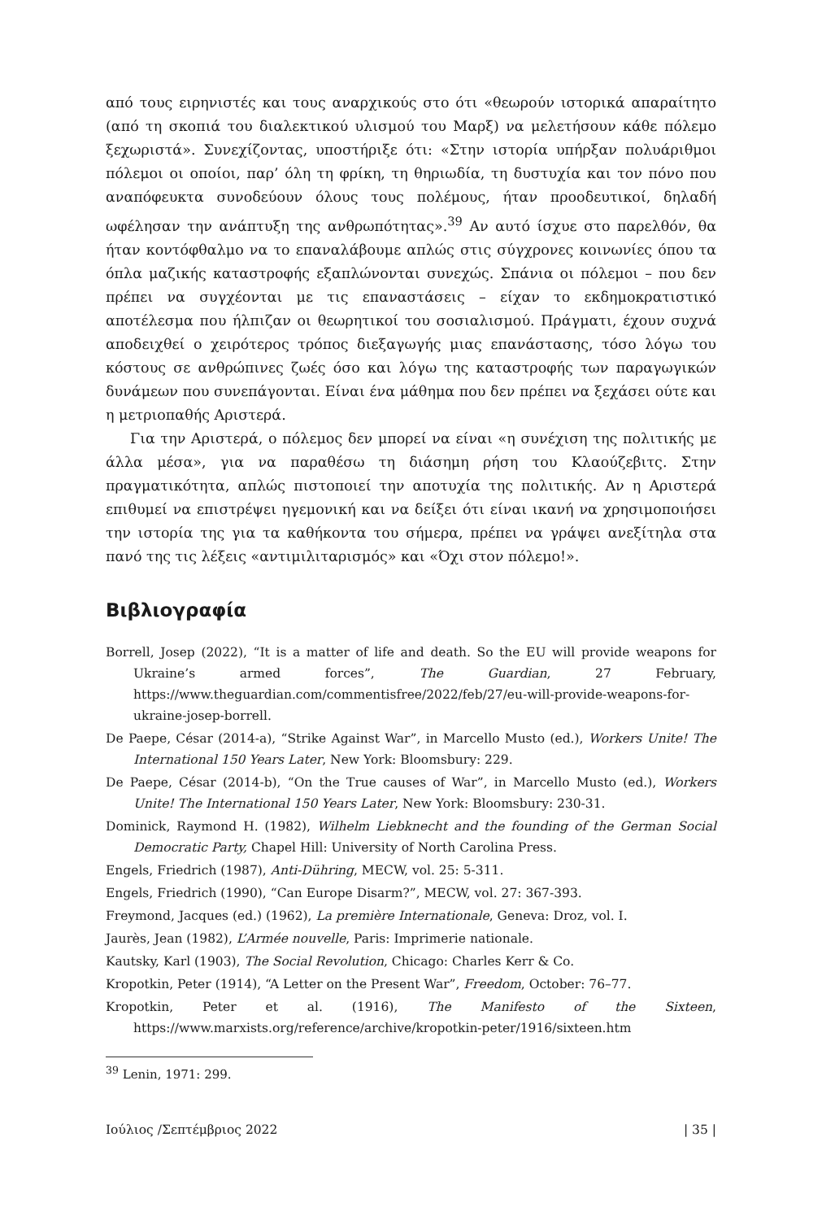από τους ειρηνιστές και τους αναρχικούς στο ότι «θεωρούν ιστορικά απαραίτητο (από τη σκοπιά του διαλεκτικού υλισμού του Μαρξ) να μελετήσουν κάθε πόλεμο ξεχωριστά». Συνεχίζοντας, υποστήριξε ότι: «Στην ιστορία υπήρξαν πολυάριθμοι πόλεμοι οι οποίοι, παρ’ όλη τη φρίκη, τη θηριωδία, τη δυστυχία και τον πόνο που αναπόφευκτα συνοδεύουν όλους τους πολέμους, ήταν προοδευτικοί, δηλαδή ωφέλησαν την ανάπτυξη της ανθρωπότητας».<sup>39</sup> Αν αυτό ίσχυε στο παρελθόν, θα ήταν κοντόφθαλμο να το επαναλάβουμε απλώς στις σύγχρονες κοινωνίες όπου τα όπλα μαζικής καταστροφής εξαπλώνονται συνεχώς. Σπάνια οι πόλεμοι – που δεν πρέπει να συγχέονται με τις επαναστάσεις – είχαν το εκδημοκρατιστικό αποτέλεσμα που ήλπιζαν οι θεωρητικοί του σοσιαλισμού. Πράγματι, έχουν συχνά αποδειχθεί ο χειρότερος τρόπος διεξαγωγής μιας επανάστασης, τόσο λόγω του κόστους σε ανθρώπινες ζωές όσο και λόγω της καταστροφής των παραγωγικών δυνάμεων που συνεπάγονται. Είναι ένα μάθημα που δεν πρέπει να ξεχάσει ούτε και η μετριοπαθής Αριστερά.
Για την Αριστερά, ο πόλεμος δεν μπορεί να είναι «η συνέχιση της πολιτικής με άλλα μέσα», για να παραθέσω τη διάσημη ρήση του Κλαούζεβιτς. Στην πραγματικότητα, απλώς πιστοποιεί την αποτυχία της πολιτικής. Αν η Αριστερά επιθυμεί να επιστρέψει ηγεμονική και να δείξει ότι είναι ικανή να χρησιμοποιήσει την ιστορία της για τα καθήκοντα του σήμερα, πρέπει να γράψει ανεξίτηλα στα πανό της τις λέξεις «αντιμιλιταρισμός» και «Όχι στον πόλεμο!».
Βιβλιογραφία
Borrell, Josep (2022), “It is a matter of life and death. So the EU will provide weapons for Ukraine’s armed forces”, The Guardian, 27 February, https://www.theguardian.com/commentisfree/2022/feb/27/eu-will-provide-weapons-for-ukraine-josep-borrell.
De Paepe, César (2014-a), “Strike Against War”, in Marcello Musto (ed.), Workers Unite! The International 150 Years Later, New York: Bloomsbury: 229.
De Paepe, César (2014-b), “On the True causes of War”, in Marcello Musto (ed.), Workers Unite! The International 150 Years Later, New York: Bloomsbury: 230-31.
Dominick, Raymond H. (1982), Wilhelm Liebknecht and the founding of the German Social Democratic Party, Chapel Hill: University of North Carolina Press.
Engels, Friedrich (1987), Anti-Dühring, MECW, vol. 25: 5-311.
Engels, Friedrich (1990), “Can Europe Disarm?”, MECW, vol. 27: 367-393.
Freymond, Jacques (ed.) (1962), La première Internationale, Geneva: Droz, vol. I.
Jaurès, Jean (1982), L’Armée nouvelle, Paris: Imprimerie nationale.
Kautsky, Karl (1903), The Social Revolution, Chicago: Charles Kerr & Co.
Kropotkin, Peter (1914), “A Letter on the Present War”, Freedom, October: 76–77.
Kropotkin, Peter et al. (1916), The Manifesto of the Sixteen, https://www.marxists.org/reference/archive/kropotkin-peter/1916/sixteen.htm
<sup>39</sup> Lenin, 1971: 299.
Ιούλιος /Σεπτέμβριος 2022 | 35 |